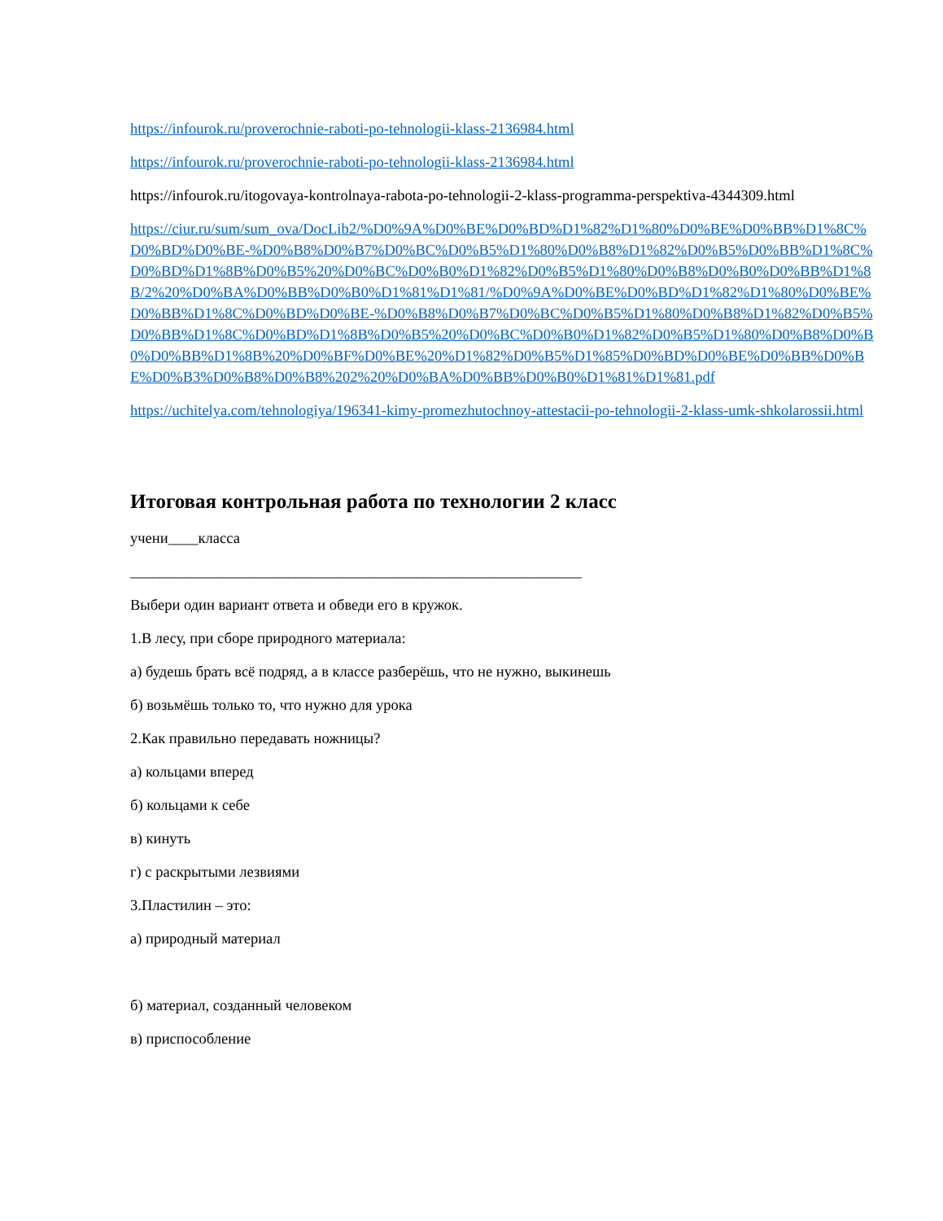https://infourok.ru/proverochnie-raboti-po-tehnologii-klass-2136984.html
https://infourok.ru/proverochnie-raboti-po-tehnologii-klass-2136984.html
https://infourok.ru/itogovaya-kontrolnaya-rabota-po-tehnologii-2-klass-programma-perspektiva-4344309.html
https://ciur.ru/sum/sum_ova/DocLib2/%D0%9A%D0%BE%D0%BD%D1%82%D1%80%D0%BE%D0%BB%D1%8C%D0%BD%D0%BE-%D0%B8%D0%B7%D0%BC%D0%B5%D1%80%D0%B8%D1%82%D0%B5%D0%BB%D1%8C%D0%BD%D1%8B%D0%B5%20%D0%BC%D0%B0%D1%82%D0%B5%D1%80%D0%B8%D0%B0%D0%BB%D1%8B/2%20%D0%BA%D0%BB%D0%B0%D1%81%D1%81/%D0%9A%D0%BE%D0%BD%D1%82%D1%80%D0%BE%D0%BB%D1%8C%D0%BD%D0%BE-%D0%B8%D0%B7%D0%BC%D0%B5%D1%80%D0%B8%D1%82%D0%B5%D0%BB%D1%8C%D0%BD%D1%8B%D0%B5%20%D0%BC%D0%B0%D1%82%D0%B5%D1%80%D0%B8%D0%B0%D0%BB%D1%8B%20%D0%BF%D0%BE%20%D1%82%D0%B5%D1%85%D0%BD%D0%BE%D0%BB%D0%BE%D0%B3%D0%B8%D0%B8%202%20%D0%BA%D0%BB%D0%B0%D1%81%D1%81.pdf
https://uchitelya.com/tehnologiya/196341-kimy-promezhutochnoy-attestacii-po-tehnologii-2-klass-umk-shkolarossii.html
Итоговая контрольная работа по технологии 2 класс
учени____класса
____________________________________________________________
Выбери один вариант ответа и обведи его в кружок.
1.В лесу, при сборе природного материала:
а) будешь брать всё подряд, а в классе разберёшь, что не нужно, выкинешь
б) возьмёшь только то, что нужно для урока
2.Как правильно передавать ножницы?
а) кольцами вперед
б) кольцами к себе
в) кинуть
г) с раскрытыми лезвиями
3.Пластилин – это:
а) природный материал
б) материал, созданный человеком
в) приспособление